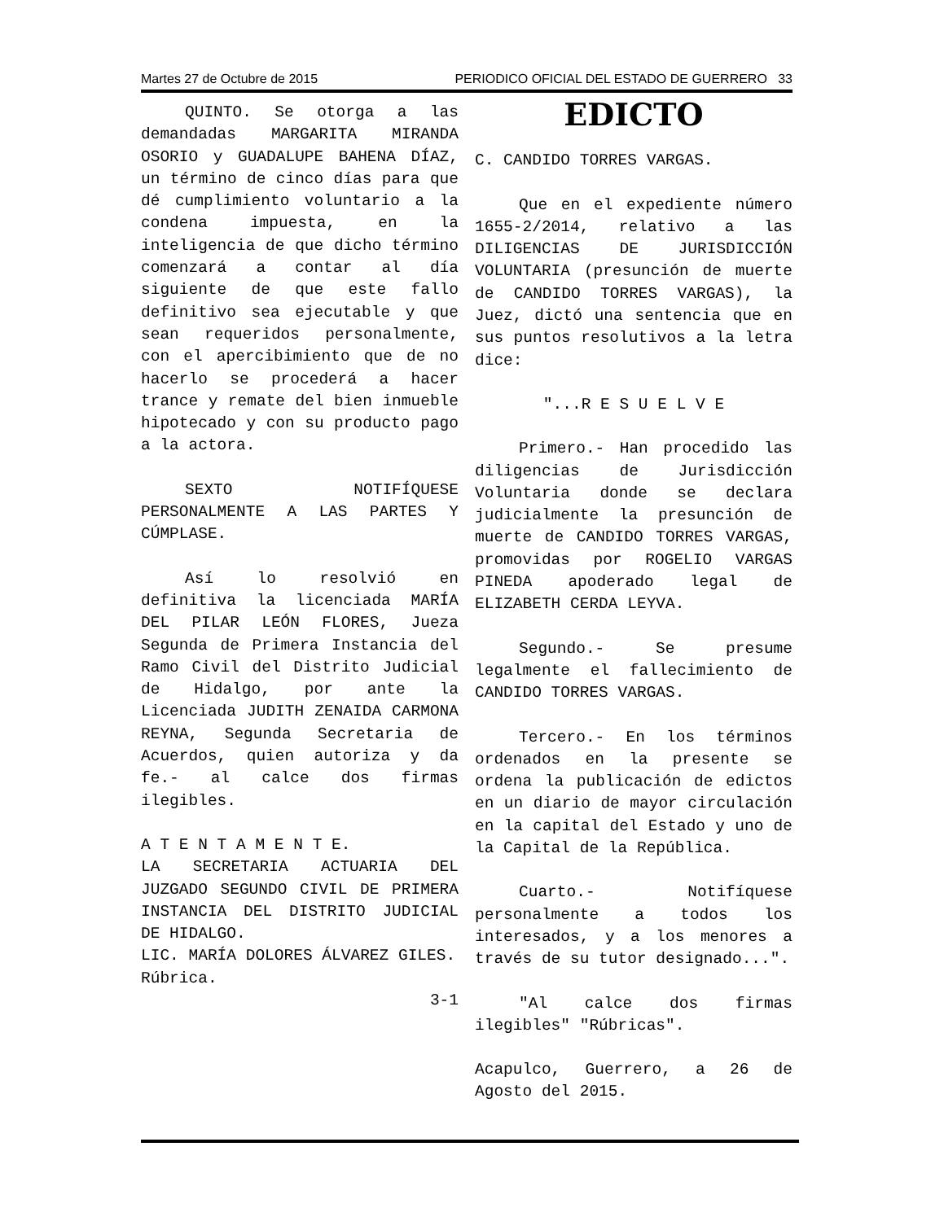Martes 27 de Octubre de 2015 PERIODICO OFICIAL DEL ESTADO DE GUERRERO 33
QUINTO. Se otorga a las demandadas MARGARITA MIRANDA OSORIO y GUADALUPE BAHENA DÍAZ, un término de cinco días para que dé cumplimiento voluntario a la condena impuesta, en la inteligencia de que dicho término comenzará a contar al día siguiente de que este fallo definitivo sea ejecutable y que sean requeridos personalmente, con el apercibimiento que de no hacerlo se procederá a hacer trance y remate del bien inmueble hipotecado y con su producto pago a la actora.
SEXTO NOTIFÍQUESE PERSONALMENTE A LAS PARTES Y CÚMPLASE.
Así lo resolvió en definitiva la licenciada MARÍA DEL PILAR LEÓN FLORES, Jueza Segunda de Primera Instancia del Ramo Civil del Distrito Judicial de Hidalgo, por ante la Licenciada JUDITH ZENAIDA CARMONA REYNA, Segunda Secretaria de Acuerdos, quien autoriza y da fe.- al calce dos firmas ilegibles.
A T E N T A M E N T E.
LA SECRETARIA ACTUARIA DEL JUZGADO SEGUNDO CIVIL DE PRIMERA INSTANCIA DEL DISTRITO JUDICIAL DE HIDALGO.
LIC. MARÍA DOLORES ÁLVAREZ GILES.
Rúbrica.
3-1
EDICTO
C. CANDIDO TORRES VARGAS.
Que en el expediente número 1655-2/2014, relativo a las DILIGENCIAS DE JURISDICCIÓN VOLUNTARIA (presunción de muerte de CANDIDO TORRES VARGAS), la Juez, dictó una sentencia que en sus puntos resolutivos a la letra dice:
"...R E S U E L V E
Primero.- Han procedido las diligencias de Jurisdicción Voluntaria donde se declara judicialmente la presunción de muerte de CANDIDO TORRES VARGAS, promovidas por ROGELIO VARGAS PINEDA apoderado legal de ELIZABETH CERDA LEYVA.
Segundo.- Se presume legalmente el fallecimiento de CANDIDO TORRES VARGAS.
Tercero.- En los términos ordenados en la presente se ordena la publicación de edictos en un diario de mayor circulación en la capital del Estado y uno de la Capital de la República.
Cuarto.- Notifíquese personalmente a todos los interesados, y a los menores a través de su tutor designado...".
"Al calce dos firmas ilegibles" "Rúbricas".
Acapulco, Guerrero, a 26 de Agosto del 2015.